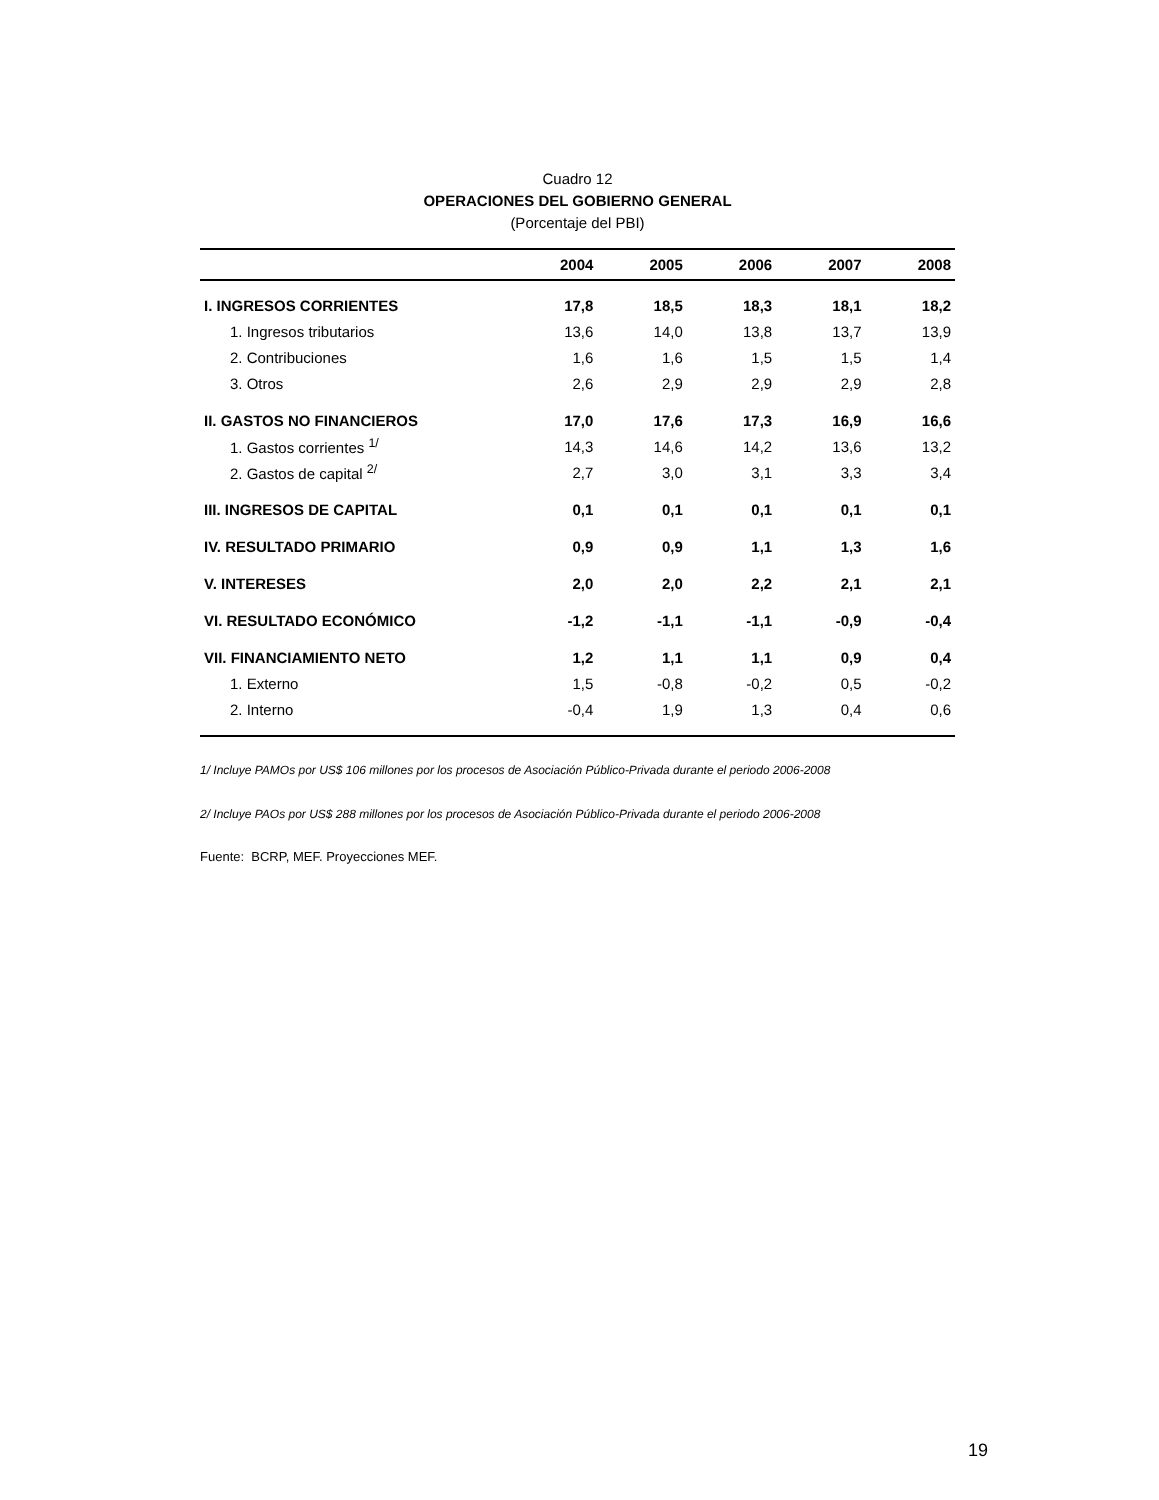Cuadro 12
OPERACIONES DEL GOBIERNO GENERAL
(Porcentaje del PBI)
| | 2004 | 2005 | 2006 | 2007 | 2008 |
| --- | --- | --- | --- | --- | --- |
| I. INGRESOS CORRIENTES | 17,8 | 18,5 | 18,3 | 18,1 | 18,2 |
| 1. Ingresos tributarios | 13,6 | 14,0 | 13,8 | 13,7 | 13,9 |
| 2. Contribuciones | 1,6 | 1,6 | 1,5 | 1,5 | 1,4 |
| 3. Otros | 2,6 | 2,9 | 2,9 | 2,9 | 2,8 |
| II. GASTOS NO FINANCIEROS | 17,0 | 17,6 | 17,3 | 16,9 | 16,6 |
| 1. Gastos corrientes <sup>1/</sup> | 14,3 | 14,6 | 14,2 | 13,6 | 13,2 |
| 2. Gastos de capital <sup>2/</sup> | 2,7 | 3,0 | 3,1 | 3,3 | 3,4 |
| III. INGRESOS DE CAPITAL | 0,1 | 0,1 | 0,1 | 0,1 | 0,1 |
| IV. RESULTADO PRIMARIO | 0,9 | 0,9 | 1,1 | 1,3 | 1,6 |
| V. INTERESES | 2,0 | 2,0 | 2,2 | 2,1 | 2,1 |
| VI. RESULTADO ECONÓMICO | -1,2 | -1,1 | -1,1 | -0,9 | -0,4 |
| VII. FINANCIAMIENTO NETO | 1,2 | 1,1 | 1,1 | 0,9 | 0,4 |
| 1. Externo | 1,5 | -0,8 | -0,2 | 0,5 | -0,2 |
| 2. Interno | -0,4 | 1,9 | 1,3 | 0,4 | 0,6 |
1/ Incluye PAMOs por US$ 106 millones por los procesos de Asociación Público-Privada durante el periodo 2006-2008
2/ Incluye PAOs por US$ 288 millones por los procesos de Asociación Público-Privada durante el periodo 2006-2008
Fuente: BCRP, MEF. Proyecciones MEF.
19